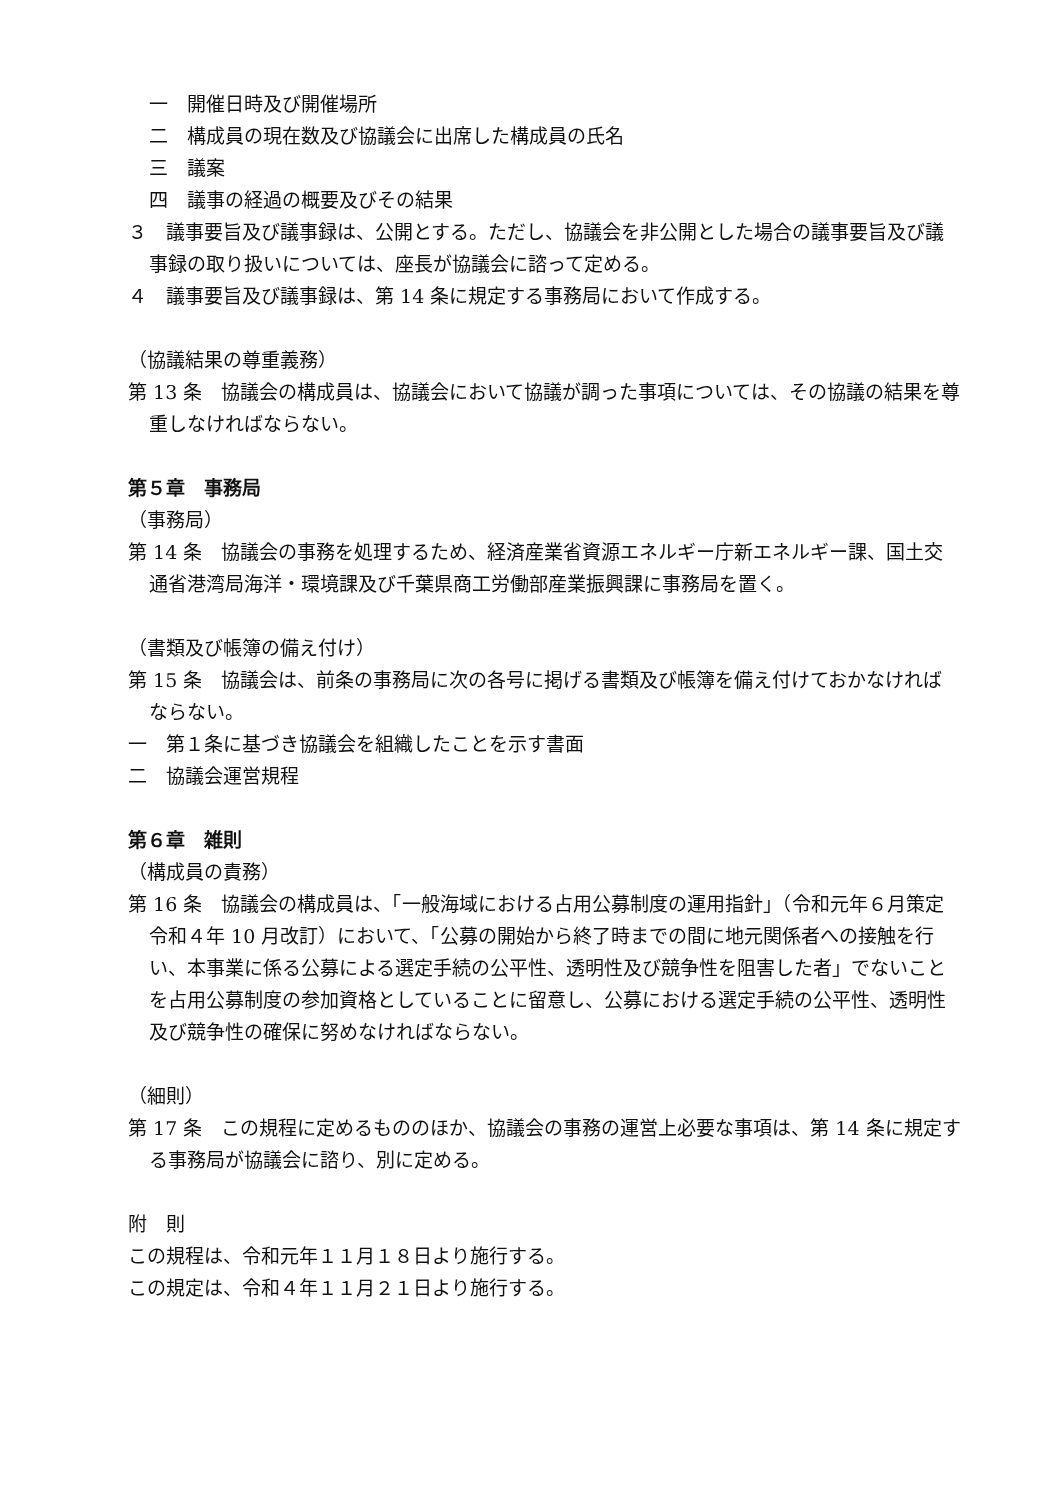一　開催日時及び開催場所
二　構成員の現在数及び協議会に出席した構成員の氏名
三　議案
四　議事の経過の概要及びその結果
３　議事要旨及び議事録は、公開とする。ただし、協議会を非公開とした場合の議事要旨及び議事録の取り扱いについては、座長が協議会に諮って定める。
４　議事要旨及び議事録は、第 14 条に規定する事務局において作成する。
（協議結果の尊重義務）
第 13 条　協議会の構成員は、協議会において協議が調った事項については、その協議の結果を尊重しなければならない。
第５章　事務局
（事務局）
第 14 条　協議会の事務を処理するため、経済産業省資源エネルギー庁新エネルギー課、国土交通省港湾局海洋・環境課及び千葉県商工労働部産業振興課に事務局を置く。
（書類及び帳簿の備え付け）
第 15 条　協議会は、前条の事務局に次の各号に掲げる書類及び帳簿を備え付けておかなければならない。
一　第１条に基づき協議会を組織したことを示す書面
二　協議会運営規程
第６章　雑則
（構成員の責務）
第 16 条　協議会の構成員は、「一般海域における占用公募制度の運用指針」（令和元年６月策定令和４年 10 月改訂）において、「公募の開始から終了時までの間に地元関係者への接触を行い、本事業に係る公募による選定手続の公平性、透明性及び競争性を阻害した者」でないことを占用公募制度の参加資格としていることに留意し、公募における選定手続の公平性、透明性及び競争性の確保に努めなければならない。
（細則）
第 17 条　この規程に定めるもののほか、協議会の事務の運営上必要な事項は、第 14 条に規定する事務局が協議会に諮り、別に定める。
附　則
この規程は、令和元年１１月１８日より施行する。
この規定は、令和４年１１月２１日より施行する。